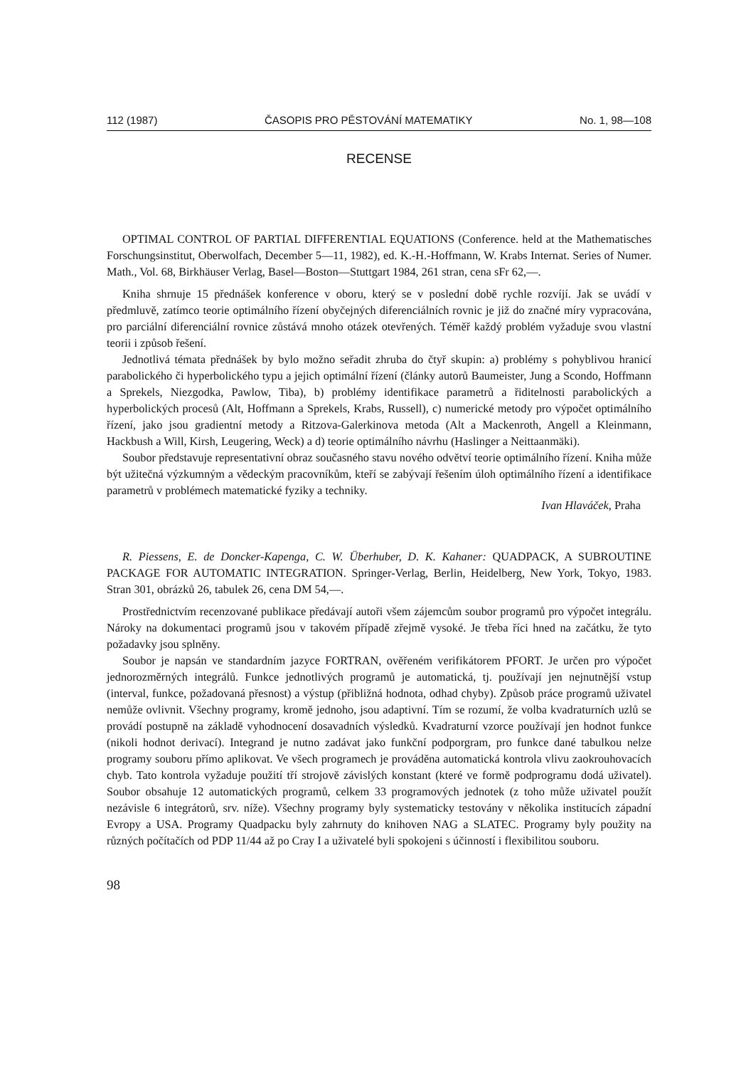112 (1987) ČASOPIS PRO PĚSTOVÁNÍ MATEMATIKY No. 1, 98—108
RECENSE
OPTIMAL CONTROL OF PARTIAL DIFFERENTIAL EQUATIONS (Conference. held at the Mathematisches Forschungsinstitut, Oberwolfach, December 5—11, 1982), ed. K.-H.-Hoffmann, W. Krabs Internat. Series of Numer. Math., Vol. 68, Birkhäuser Verlag, Basel—Boston—Stuttgart 1984, 261 stran, cena sFr 62,—.
Kniha shrnuje 15 přednášek konference v oboru, který se v poslední době rychle rozvíjí. Jak se uvádí v předmluvě, zatímco teorie optimálního řízení obyčejných diferenciálních rovnic je již do značné míry vypracována, pro parciální diferenciální rovnice zůstává mnoho otázek otevřených. Téměř každý problém vyžaduje svou vlastní teorii i způsob řešení.
Jednotlivá témata přednášek by bylo možno seřadit zhruba do čtyř skupin: a) problémy s pohyblivou hranicí parabolického či hyperbolického typu a jejich optimální řízení (články autorů Baumeister, Jung a Scondo, Hoffmann a Sprekels, Niezgodka, Pawlow, Tiba), b) problémy identifikace parametrů a řiditelnosti parabolických a hyperbolických procesů (Alt, Hoffmann a Sprekels, Krabs, Russell), c) numerické metody pro výpočet optimálního řízení, jako jsou gradientní metody a Ritzova-Galerkinova metoda (Alt a Mackenroth, Angell a Kleinmann, Hackbush a Will, Kirsh, Leugering, Weck) a d) teorie optimálního návrhu (Haslinger a Neittaanmäki).
Soubor představuje representativní obraz současného stavu nového odvětví teorie optimálního řízení. Kniha může být užitečná výzkumným a vědeckým pracovníkům, kteří se zabývají řešením úloh optimálního řízení a identifikace parametrů v problémech matematické fyziky a techniky.
Ivan Hlaváček, Praha
R. Piessens, E. de Doncker-Kapenga, C. W. Überhuber, D. K. Kahaner: QUADPACK, A SUBROUTINE PACKAGE FOR AUTOMATIC INTEGRATION. Springer-Verlag, Berlin, Heidelberg, New York, Tokyo, 1983. Stran 301, obrázků 26, tabulek 26, cena DM 54,—.
Prostřednictvím recenzované publikace předávají autoři všem zájemcům soubor programů pro výpočet integrálu. Nároky na dokumentaci programů jsou v takovém případě zřejmě vysoké. Je třeba říci hned na začátku, že tyto požadavky jsou splněny.
Soubor je napsán ve standardním jazyce FORTRAN, ověřeném verifikátorem PFORT. Je určen pro výpočet jednorozměrných integrálů. Funkce jednotlivých programů je automatická, tj. používají jen nejnutnější vstup (interval, funkce, požadovaná přesnost) a výstup (přibližná hodnota, odhad chyby). Způsob práce programů uživatel nemůže ovlivnit. Všechny programy, kromě jednoho, jsou adaptivní. Tím se rozumí, že volba kvadraturních uzlů se provádí postupně na základě vyhodnocení dosavadních výsledků. Kvadraturní vzorce používají jen hodnot funkce (nikoli hodnot derivací). Integrand je nutno zadávat jako funkční podporgram, pro funkce dané tabulkou nelze programy souboru přímo aplikovat. Ve všech programech je prováděna automatická kontrola vlivu zaokrouhovacích chyb. Tato kontrola vyžaduje použití tří strojově závislých konstant (které ve formě podprogramu dodá uživatel). Soubor obsahuje 12 automatických programů, celkem 33 programových jednotek (z toho může uživatel použít nezávisle 6 integrátorů, srv. níže). Všechny programy byly systematicky testovány v několika institucích západní Evropy a USA. Programy Quadpacku byly zahrnuty do knihoven NAG a SLATEC. Programy byly použity na různých počítačích od PDP 11/44 až po Cray I a uživatelé byli spokojeni s účinností i flexibilitou souboru.
98